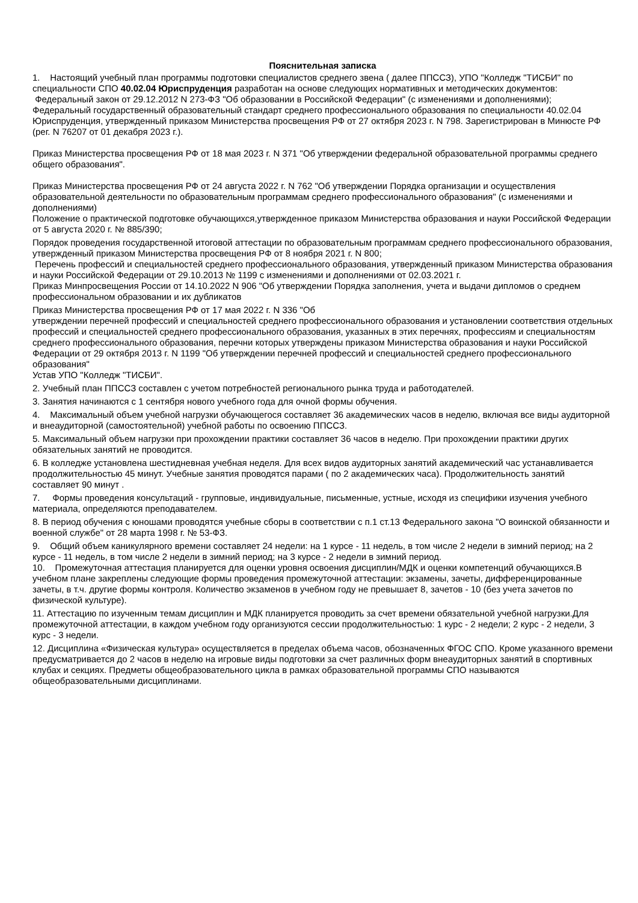Пояснительная записка
1. Настоящий учебный план программы подготовки специалистов среднего звена ( далее ППССЗ), УПО "Колледж "ТИСБИ" по специальности СПО 40.02.04 Юриспруденция разработан на основе следующих нормативных и методических документов:
Федеральный закон от 29.12.2012 N 273-ФЗ "Об образовании в Российской Федерации" (с изменениями и дополнениями);
Федеральный государственный образовательный стандарт среднего профессионального образования по специальности 40.02.04 Юриспруденция, утвержденный приказом Министерства просвещения РФ от 27 октября 2023 г. N 798. Зарегистрирован в Минюсте РФ (рег. N 76207 от 01 декабря 2023 г.).
Приказ Министерства просвещения РФ от 18 мая 2023 г. N 371 "Об утверждении федеральной образовательной программы среднего общего образования".
Приказ Министерства просвещения РФ от 24 августа 2022 г. N 762 "Об утверждении Порядка организации и осуществления образовательной деятельности по образовательным программам среднего профессионального образования" (с изменениями и дополнениями)
Положение о практической подготовке обучающихся,утвержденное приказом Министерства образования и науки Российской Федерации от 5 августа 2020 г. № 885/390;
Порядок проведения государственной итоговой аттестации по образовательным программам среднего профессионального образования, утвержденный приказом Министерства просвещения РФ от 8 ноября 2021 г. N 800;
Перечень профессий и специальностей среднего профессионального образования, утвержденный приказом Министерства образования и науки Российской Федерации от 29.10.2013 № 1199 с изменениями и дополнениями от 02.03.2021 г.
Приказ Минпросвещения России от 14.10.2022 N 906 "Об утверждении Порядка заполнения, учета и выдачи дипломов о среднем профессиональном образовании и их дубликатов
Приказ Министерства просвещения РФ от 17 мая 2022 г. N 336 "Об
утверждении перечней профессий и специальностей среднего профессионального образования и установлении соответствия отдельных профессий и специальностей среднего профессионального образования, указанных в этих перечнях, профессиям и специальностям среднего профессионального образования, перечни которых утверждены приказом Министерства образования и науки Российской Федерации от 29 октября 2013 г. N 1199 "Об утверждении перечней профессий и специальностей среднего профессионального образования"
Устав УПО "Колледж "ТИСБИ".
2. Учебный план ППССЗ составлен с учетом потребностей регионального рынка труда и работодателей.
3. Занятия начинаются с 1 сентября нового учебного года для очной формы обучения.
4. Максимальный объем учебной нагрузки обучающегося составляет 36 академических часов в неделю, включая все виды аудиторной и внеаудиторной (самостоятельной) учебной работы по освоению ППССЗ.
5. Максимальный объем нагрузки при прохождении практики составляет 36 часов в неделю. При прохождении практики других обязательных занятий не проводится.
6. В колледже установлена шестидневная учебная неделя. Для всех видов аудиторных занятий академический час устанавливается продолжительностью 45 минут. Учебные занятия проводятся парами ( по 2 академических часа). Продолжительность занятий составляет 90 минут .
7. Формы проведения консультаций - групповые, индивидуальные, письменные, устные, исходя из специфики изучения учебного материала, определяются преподавателем.
8. В период обучения с юношами проводятся учебные сборы в соответствии с п.1 ст.13 Федерального закона "О воинской обязанности и военной службе" от 28 марта 1998 г. № 53-ФЗ.
9. Общий объем каникулярного времени составляет 24 недели: на 1 курсе - 11 недель, в том числе 2 недели в зимний период; на 2 курсе - 11 недель, в том числе 2 недели в зимний период; на 3 курсе - 2 недели в зимний период.
10. Промежуточная аттестация планируется для оценки уровня освоения дисциплин/МДК и оценки компетенций обучающихся.В учебном плане закреплены следующие формы проведения промежуточной аттестации: экзамены, зачеты, дифференцированные зачеты, в т.ч. другие формы контроля. Количество экзаменов в учебном году не превышает 8, зачетов - 10 (без учета зачетов по физической культуре).
11. Аттестацию по изученным темам дисциплин и МДК планируется проводить за счет времени обязательной учебной нагрузки.Для промежуточной аттестации, в каждом учебном году организуются сессии продолжительностью: 1 курс - 2 недели; 2 курс - 2 недели, 3 курс - 3 недели.
12. Дисциплина «Физическая культура» осуществляется в пределах объема часов, обозначенных ФГОС СПО. Кроме указанного времени предусматривается до 2 часов в неделю на игровые виды подготовки за счет различных форм внеаудиторных занятий в спортивных клубах и секциях. Предметы общеобразовательного цикла в рамках образовательной программы СПО называются общеобразовательными дисциплинами.